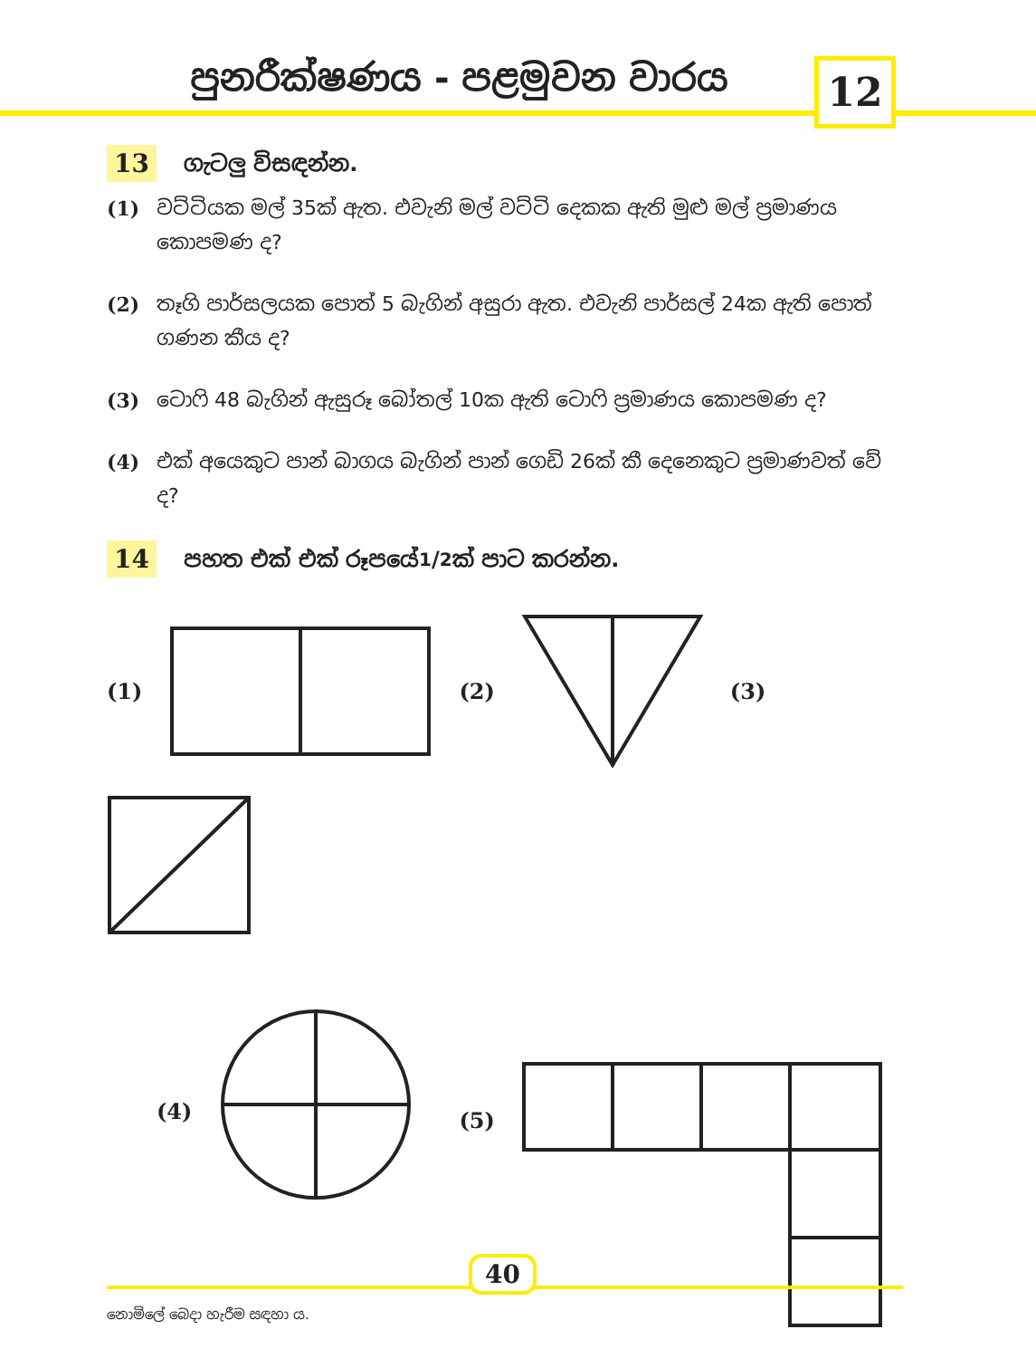පුනරීක්ෂණය - පළමුවන වාරය 12
13 ගැටලු විසඳන්න.
(1) වට්ටියක මල් 35ක් ඇත. එවැනි මල් වට්ටි දෙකක ඇති මුළු මල් ප්‍රමාණය කොපමණ ද?
(2) තෑගි පාර්සලයක පොත් 5 බැගින් අසුරා ඇත. එවැනි පාර්සල් 24ක ඇති පොත් ගණන කීය ද?
(3) ටොෆි 48 බැගින් ඇසුරූ බෝතල් 10ක ඇති ටොෆි ප්‍රමාණය කොපමණ ද?
(4) එක් අයෙකුට පාන් බාගය බැගින් පාන් ගෙඩි 26ක් කී දෙනෙකුට ප්‍රමාණවත් වේ ද?
14 පහත එක් එක් රූපයේ 1/2ක් පාට කරන්න.
(1) (2) (3)
(4) (5)
40
නොමිලේ බෙදා හැරීම සඳහා ය.